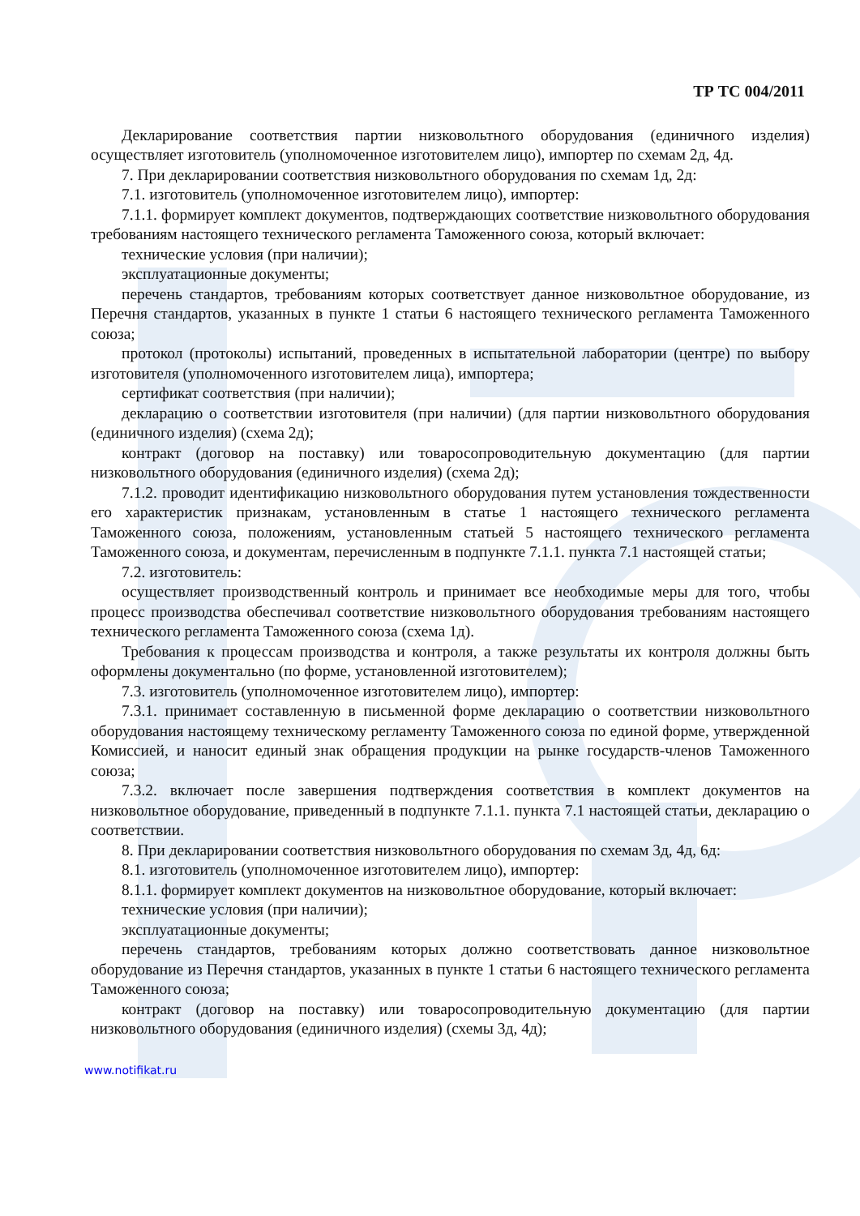ТР ТС 004/2011
Декларирование соответствия партии низковольтного оборудования (единичного изделия) осуществляет изготовитель (уполномоченное изготовителем лицо), импортер по схемам 2д, 4д.
7. При декларировании соответствия низковольтного оборудования по схемам 1д, 2д:
7.1. изготовитель (уполномоченное изготовителем лицо), импортер:
7.1.1. формирует комплект документов, подтверждающих соответствие низковольтного оборудования требованиям настоящего технического регламента Таможенного союза, который включает:
технические условия (при наличии);
эксплуатационные документы;
перечень стандартов, требованиям которых соответствует данное низковольтное оборудование, из Перечня стандартов, указанных в пункте 1 статьи 6 настоящего технического регламента Таможенного союза;
протокол (протоколы) испытаний, проведенных в испытательной лаборатории (центре) по выбору изготовителя (уполномоченного изготовителем лица), импортера;
сертификат соответствия (при наличии);
декларацию о соответствии изготовителя (при наличии) (для партии низковольтного оборудования (единичного изделия) (схема 2д);
контракт (договор на поставку) или товаросопроводительную документацию (для партии низковольтного оборудования (единичного изделия) (схема 2д);
7.1.2. проводит идентификацию низковольтного оборудования путем установления тождественности его характеристик признакам, установленным в статье 1 настоящего технического регламента Таможенного союза, положениям, установленным статьей 5 настоящего технического регламента Таможенного союза, и документам, перечисленным в подпункте 7.1.1. пункта 7.1 настоящей статьи;
7.2. изготовитель:
осуществляет производственный контроль и принимает все необходимые меры для того, чтобы процесс производства обеспечивал соответствие низковольтного оборудования требованиям настоящего технического регламента Таможенного союза (схема 1д).
Требования к процессам производства и контроля, а также результаты их контроля должны быть оформлены документально (по форме, установленной изготовителем);
7.3. изготовитель (уполномоченное изготовителем лицо), импортер:
7.3.1. принимает составленную в письменной форме декларацию о соответствии низковольтного оборудования настоящему техническому регламенту Таможенного союза по единой форме, утвержденной Комиссией, и наносит единый знак обращения продукции на рынке государств-членов Таможенного союза;
7.3.2. включает после завершения подтверждения соответствия в комплект документов на низковольтное оборудование, приведенный в подпункте 7.1.1. пункта 7.1 настоящей статьи, декларацию о соответствии.
8. При декларировании соответствия низковольтного оборудования по схемам 3д, 4д, 6д:
8.1. изготовитель (уполномоченное изготовителем лицо), импортер:
8.1.1. формирует комплект документов на низковольтное оборудование, который включает:
технические условия (при наличии);
эксплуатационные документы;
перечень стандартов, требованиям которых должно соответствовать данное низковольтное оборудование из Перечня стандартов, указанных в пункте 1 статьи 6 настоящего технического регламента Таможенного союза;
контракт (договор на поставку) или товаросопроводительную документацию (для партии низковольтного оборудования (единичного изделия) (схемы 3д, 4д);
www.notifikat.ru